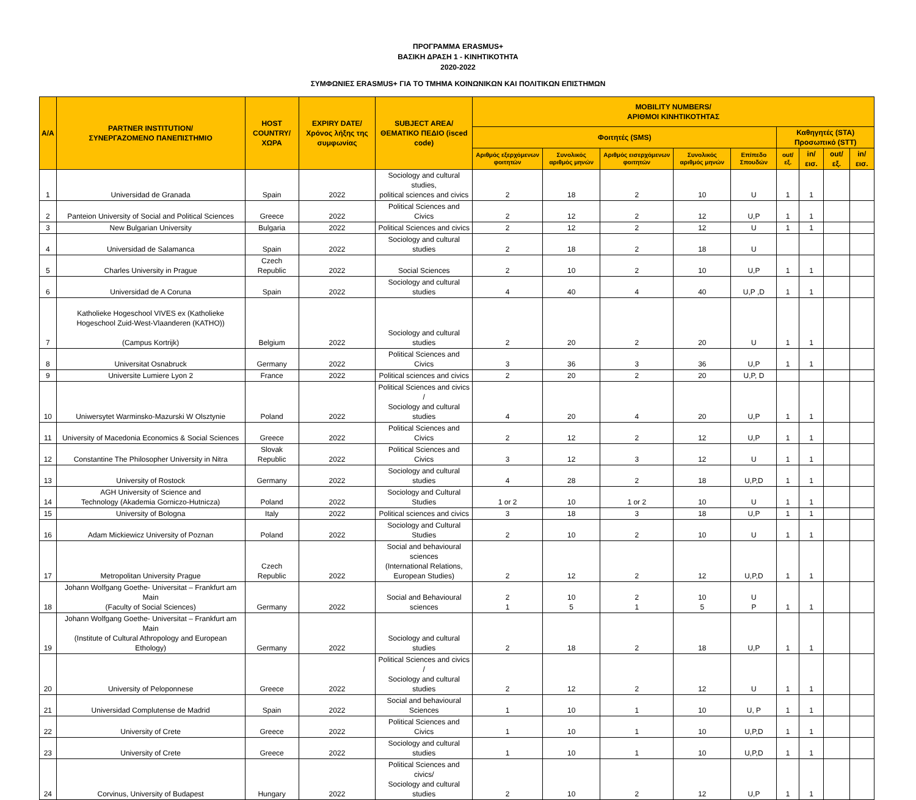ΠΡΟΓΡΑΜΜΑ ERASMUS+
ΒΑΣΙΚΗ ΔΡΑΣΗ 1 - ΚΙΝΗΤΙΚΟΤΗΤΑ
2020-2022
ΣΥΜΦΩΝΙΕΣ ERASMUS+ ΓΙΑ ΤΟ ΤΜΗΜΑ ΚΟΙΝΩΝΙΚΩΝ ΚΑΙ ΠΟΛΙΤΙΚΩΝ ΕΠΙΣΤΗΜΩΝ
| A/A | PARTNER INSTITUTION/ ΣΥΝΕΡΓΑΖΟΜΕΝΟ ΠΑΝΕΠΙΣΤΗΜΙΟ | HOST COUNTRY/ ΧΩΡΑ | EXPIRY DATE/ Χρόνος λήξης της συμφωνίας | SUBJECT AREA/ ΘΕΜΑΤΙΚΟ ΠΕΔΙΟ (isced code) | MOBILITY NUMBERS/ ΑΡΙΘΜΟΙ ΚΙΝΗΤΙΚΟΤΗΤΑΣ | | | | | | | | |
| --- | --- | --- | --- | --- | --- | --- | --- | --- | --- | --- | --- | --- | --- |
| | | | | | Φοιτητές (SMS) | | | | | Καθηγητές (STA) Προσωπικό (STT) | | | |
| | | | | | Αριθμός εξερχόμενων φοιτητών | Συνολικός αριθμός μηνών | Αριθμός εισερχόμενων φοιτητών | Συνολικός αριθμός μηνών | Επίπεδο Σπουδών | out/εξ. | in/εισ. | out/εξ. | in/εισ. |
| 1 | Universidad de Granada | Spain | 2022 | Sociology and cultural studies, political sciences and civics | 2 | 18 | 2 | 10 | U | 1 | 1 | | |
| 2 | Panteion University of Social and Political Sciences | Greece | 2022 | Political Sciences and Civics | 2 | 12 | 2 | 12 | U,P | 1 | 1 | | |
| 3 | New Bulgarian University | Bulgaria | 2022 | Political Sciences and civics | 2 | 12 | 2 | 12 | U | 1 | 1 | | |
| 4 | Universidad de Salamanca | Spain | 2022 | Sociology and cultural studies | 2 | 18 | 2 | 18 | U | | | | |
| 5 | Charles University in Prague | Czech Republic | 2022 | Social Sciences | 2 | 10 | 2 | 10 | U,P | 1 | 1 | | |
| 6 | Universidad de A Coruna | Spain | 2022 | Sociology and cultural studies | 4 | 40 | 4 | 40 | U,P ,D | 1 | 1 | | |
| 7 | Katholieke Hogeschool VIVES ex (Katholieke Hogeschool Zuid-West-Vlaanderen (KATHO)) (Campus Kortrijk) | Belgium | 2022 | Sociology and cultural studies | 2 | 20 | 2 | 20 | U | 1 | 1 | | |
| 8 | Universitat Osnabruck | Germany | 2022 | Political Sciences and Civics | 3 | 36 | 3 | 36 | U,P | 1 | 1 | | |
| 9 | Universite Lumiere Lyon 2 | France | 2022 | Political sciences and civics | 2 | 20 | 2 | 20 | U,P, D | | | | |
| 10 | Uniwersytet Warminsko-Mazurski W Olsztynie | Poland | 2022 | Political Sciences and civics / Sociology and cultural studies | 4 | 20 | 4 | 20 | U,P | 1 | 1 | | |
| 11 | University of Macedonia Economics & Social Sciences | Greece | 2022 | Political Sciences and Civics | 2 | 12 | 2 | 12 | U,P | 1 | 1 | | |
| 12 | Constantine The Philosopher University in Nitra | Slovak Republic | 2022 | Political Sciences and Civics | 3 | 12 | 3 | 12 | U | 1 | 1 | | |
| 13 | University of Rostock | Germany | 2022 | Sociology and cultural studies | 4 | 28 | 2 | 18 | U,P,D | 1 | 1 | | |
| 14 | AGH University of Science and Technology (Akademia Gorniczo-Hutnicza) | Poland | 2022 | Sociology and Cultural Studies | 1 or 2 | 10 | 1 or 2 | 10 | U | 1 | 1 | | |
| 15 | University of Bologna | Italy | 2022 | Political sciences and civics | 3 | 18 | 3 | 18 | U,P | 1 | 1 | | |
| 16 | Adam Mickiewicz University of Poznan | Poland | 2022 | Sociology and Cultural Studies | 2 | 10 | 2 | 10 | U | 1 | 1 | | |
| 17 | Metropolitan University Prague | Czech Republic | 2022 | Social and behavioural sciences (International Relations, European Studies) | 2 | 12 | 2 | 12 | U,P,D | 1 | 1 | | |
| 18 | Johann Wolfgang Goethe- Universitat – Frankfurt am Main (Faculty of Social Sciences) | Germany | 2022 | Social and Behavioural sciences | 2 1 | 10 5 | 2 1 | 10 5 | U P | 1 | 1 | | |
| 19 | Johann Wolfgang Goethe- Universitat – Frankfurt am Main (Institute of Cultural Athropology and European Ethology) | Germany | 2022 | Sociology and cultural studies | 2 | 18 | 2 | 18 | U,P | 1 | 1 | | |
| 20 | University of Peloponnese | Greece | 2022 | Political Sciences and civics / Sociology and cultural studies | 2 | 12 | 2 | 12 | U | 1 | 1 | | |
| 21 | Universidad Complutense de Madrid | Spain | 2022 | Social and behavioural Sciences | 1 | 10 | 1 | 10 | U, P | 1 | 1 | | |
| 22 | University of Crete | Greece | 2022 | Political Sciences and Civics | 1 | 10 | 1 | 10 | U,P,D | 1 | 1 | | |
| 23 | University of Crete | Greece | 2022 | Sociology and cultural studies | 1 | 10 | 1 | 10 | U,P,D | 1 | 1 | | |
| 24 | Corvinus, University of Budapest | Hungary | 2022 | Political Sciences and civics/ Sociology and cultural studies | 2 | 10 | 2 | 12 | U,P | 1 | 1 | | |